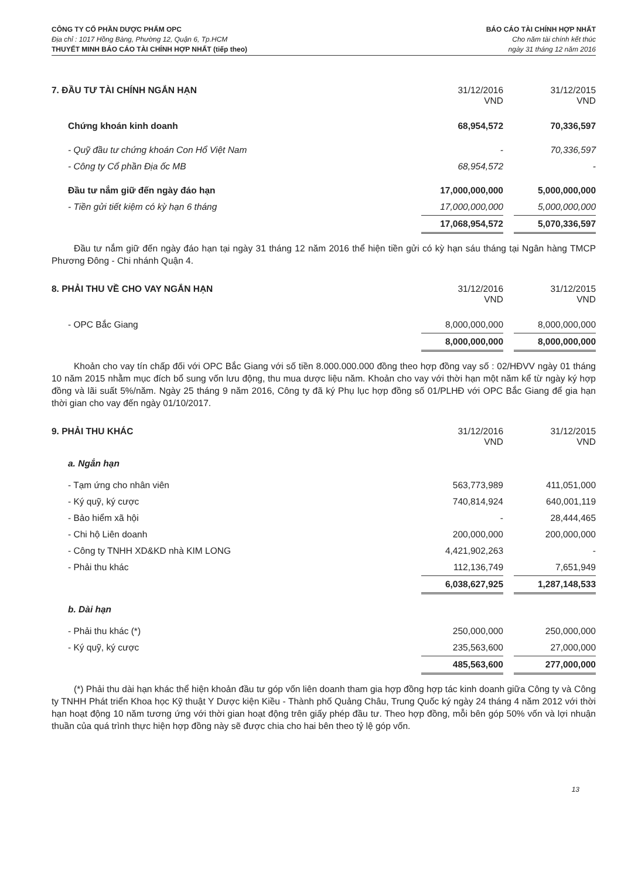CÔNG TY CỔ PHẦN DƯỢC PHẨM OPC
Địa chỉ : 1017 Hồng Bàng, Phường 12, Quận 6, Tp.HCM
THUYẾT MINH BÁO CÁO TÀI CHÍNH HỢP NHẤT (tiếp theo)
BÁO CÁO TÀI CHÍNH HỢP NHẤT
Cho năm tài chính kết thúc
ngày 31 tháng 12 năm 2016
| 7. ĐẦU TƯ TÀI CHÍNH NGẮN HẠN | 31/12/2016 VND | | 31/12/2015 VND |
| Chứng khoán kinh doanh | 68,954,572 | | 70,336,597 |
| - Quỹ đầu tư chứng khoán Con Hổ Việt Nam | - | | 70,336,597 |
| - Công ty Cổ phần Địa ốc MB | 68,954,572 | | - |
| Đầu tư nắm giữ đến ngày đáo hạn | 17,000,000,000 | | 5,000,000,000 |
| - Tiền gửi tiết kiệm có kỳ hạn 6 tháng | 17,000,000,000 | | 5,000,000,000 |
| | 17,068,954,572 | | 5,070,336,597 |
Đầu tư nắm giữ đến ngày đáo hạn tại ngày 31 tháng 12 năm 2016 thể hiện tiền gửi có kỳ hạn sáu tháng tại Ngân hàng TMCP Phương Đông - Chi nhánh Quận 4.
| 8. PHẢI THU VỀ CHO VAY NGẮN HẠN | 31/12/2016 VND | | 31/12/2015 VND |
| - OPC Bắc Giang | 8,000,000,000 | | 8,000,000,000 |
| | 8,000,000,000 | | 8,000,000,000 |
Khoản cho vay tín chấp đối với OPC Bắc Giang với số tiền 8.000.000.000 đồng theo hợp đồng vay số : 02/HĐVV ngày 01 tháng 10 năm 2015 nhằm mục đích bổ sung vốn lưu động, thu mua dược liệu năm. Khoản cho vay với thời hạn một năm kể từ ngày ký hợp đồng và lãi suất 5%/năm. Ngày 25 tháng 9 năm 2016, Công ty đã ký Phụ lục hợp đồng số 01/PLHĐ với OPC Bắc Giang để gia hạn thời gian cho vay đến ngày 01/10/2017.
| 9. PHẢI THU KHÁC | 31/12/2016 VND | | 31/12/2015 VND |
| a. Ngắn hạn | | | |
| - Tạm ứng cho nhân viên | 563,773,989 | | 411,051,000 |
| - Ký quỹ, ký cược | 740,814,924 | | 640,001,119 |
| - Bảo hiểm xã hội | - | | 28,444,465 |
| - Chi hộ Liên doanh | 200,000,000 | | 200,000,000 |
| - Công ty TNHH XD&KD nhà KIM LONG | 4,421,902,263 | | - |
| - Phải thu khác | 112,136,749 | | 7,651,949 |
| | 6,038,627,925 | | 1,287,148,533 |
| b. Dài hạn | | | |
| - Phải thu khác (*) | 250,000,000 | | 250,000,000 |
| - Ký quỹ, ký cược | 235,563,600 | | 27,000,000 |
| | 485,563,600 | | 277,000,000 |
(*) Phải thu dài hạn khác thể hiện khoản đầu tư góp vốn liên doanh tham gia hợp đồng hợp tác kinh doanh giữa Công ty và Công ty TNHH Phát triển Khoa học Kỹ thuật Y Dược kiện Kiều - Thành phố Quảng Châu, Trung Quốc ký ngày 24 tháng 4 năm 2012 với thời hạn hoạt động 10 năm tương ứng với thời gian hoạt động trên giấy phép đầu tư. Theo hợp đồng, mỗi bên góp 50% vốn và lợi nhuận thuần của quá trình thực hiện hợp đồng này sẽ được chia cho hai bên theo tỷ lệ góp vốn.
13